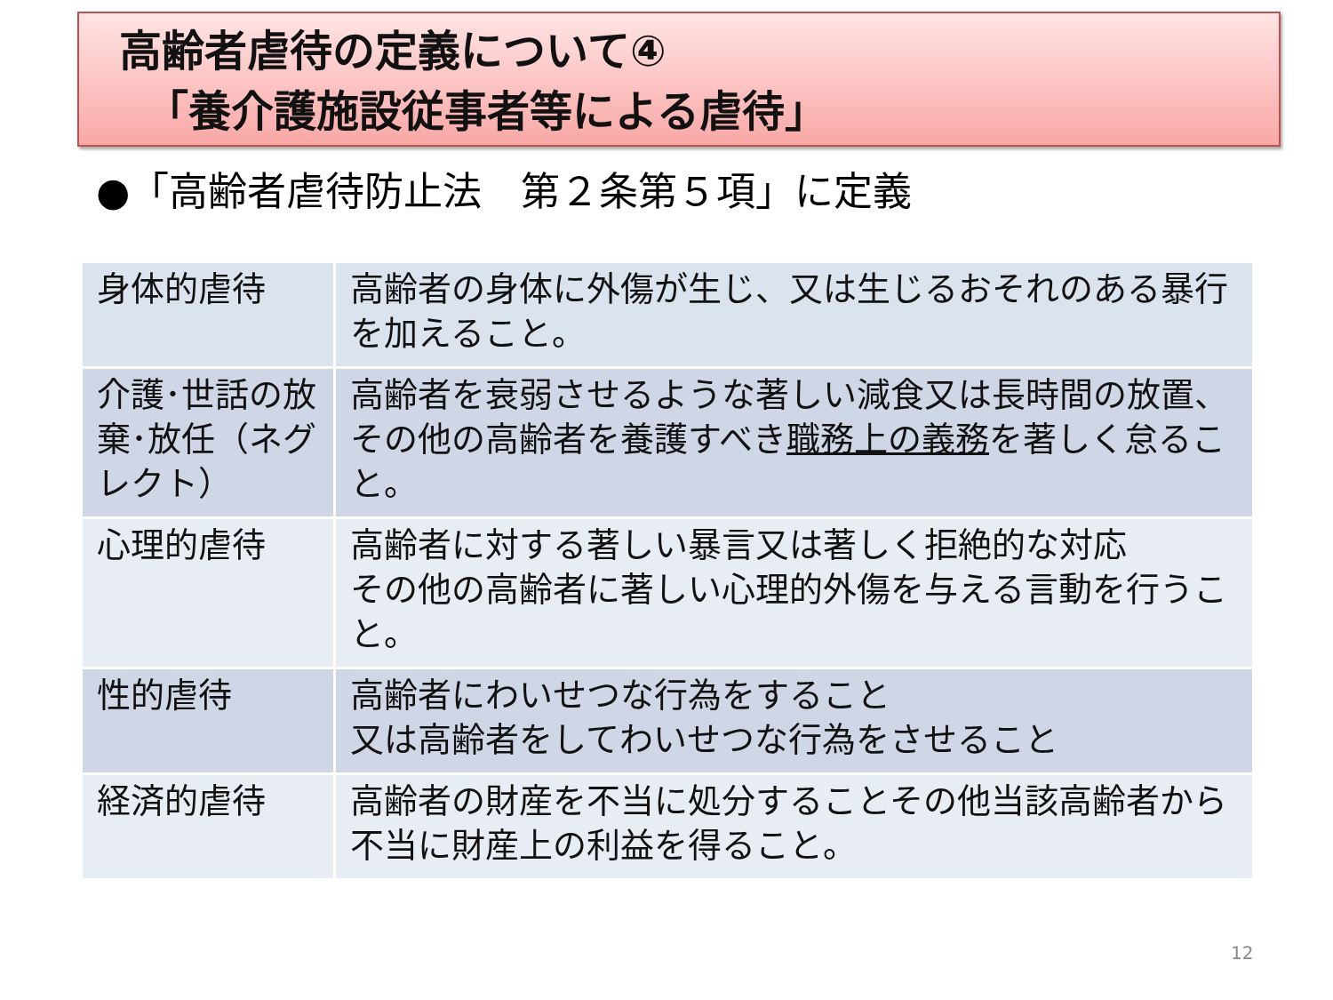高齢者虐待の定義について④
「養介護施設従事者等による虐待」
●「高齢者虐待防止法　第２条第５項」に定義
| 身体的虐待 | 高齢者の身体に外傷が生じ、又は生じるおそれのある暴行を加えること。 |
| 介護･世話の放棄･放任（ネグレクト） | 高齢者を衰弱させるような著しい減食又は長時間の放置、その他の高齢者を養護すべき 職務上の義務 を著しく怠ること。 |
| 心理的虐待 | 高齢者に対する著しい暴言又は著しく拒絶的な対応 その他の高齢者に著しい心理的外傷を与える言動を行うこと。 |
| 性的虐待 | 高齢者にわいせつな行為をすること 又は高齢者をしてわいせつな行為をさせること |
| 経済的虐待 | 高齢者の財産を不当に処分することその他当該高齢者から不当に財産上の利益を得ること。 |
12